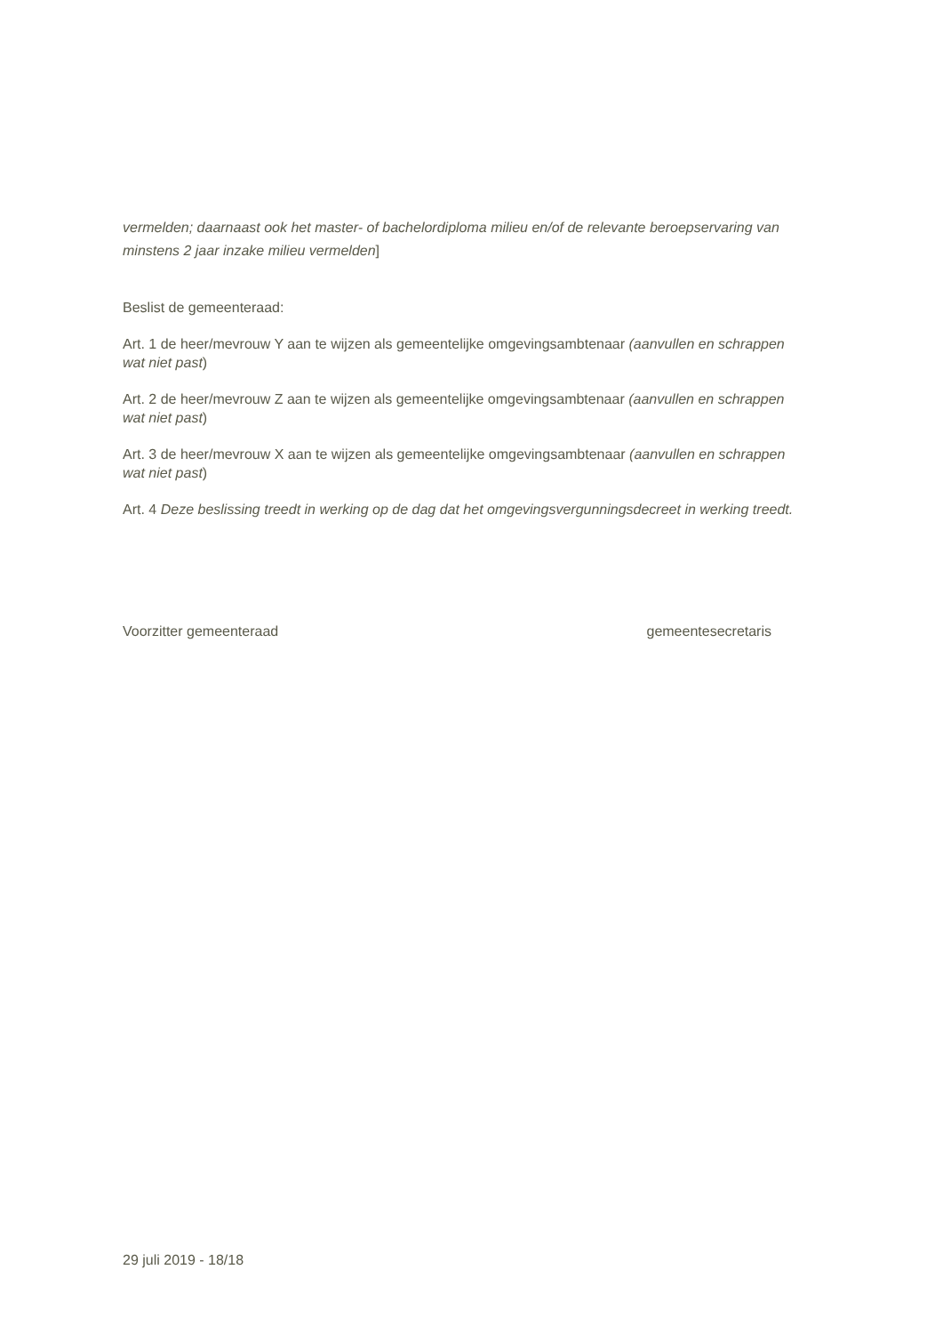vermelden; daarnaast ook het master- of bachelordiploma milieu en/of de relevante beroepservaring van minstens 2 jaar inzake milieu vermelden]
Beslist de gemeenteraad:
Art. 1 de heer/mevrouw Y aan te wijzen als gemeentelijke omgevingsambtenaar (aanvullen en schrappen wat niet past)
Art. 2 de heer/mevrouw Z aan te wijzen als gemeentelijke omgevingsambtenaar (aanvullen en schrappen wat niet past)
Art. 3 de heer/mevrouw X aan te wijzen als gemeentelijke omgevingsambtenaar (aanvullen en schrappen wat niet past)
Art. 4 Deze beslissing treedt in werking op de dag dat het omgevingsvergunningsdecreet in werking treedt.
Voorzitter gemeenteraad gemeentesecretaris
29 juli 2019 - 18/18